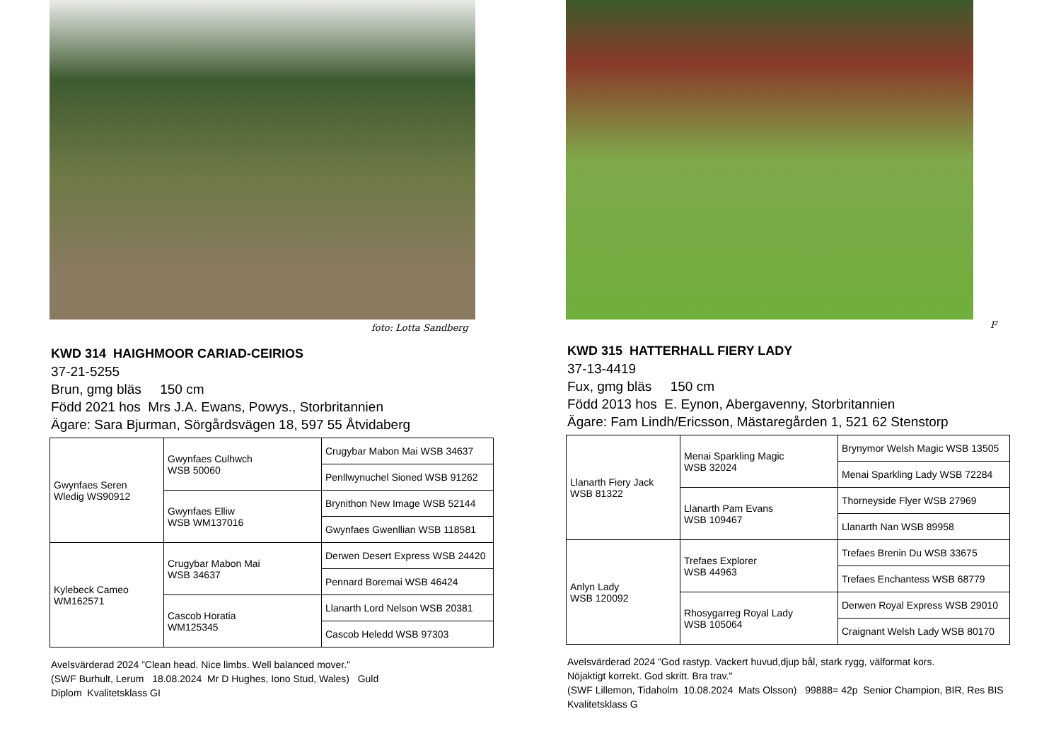foto: Lotta Sandberg
KWD 314 HAIGHMOOR CARIAD-CEIRIOS
37-21-5255
Brun, gmg bläs 150 cm
Född 2021 hos Mrs J.A. Ewans, Powys., Storbritannien
Ägare: Sara Bjurman, Sörgårdsvägen 18, 597 55 Åtvidaberg
| Gwynfaes Seren Wledig WS90912 | Gwynfaes Culhwch WSB 50060 | Crugybar Mabon Mai WSB 34637 |
| | | Penllwynuchel Sioned WSB 91262 |
| | Gwynfaes Elliw WSB WM137016 | Brynithon New Image WSB 52144 |
| | | Gwynfaes Gwenllian WSB 118581 |
| Kylebeck Cameo WM162571 | Crugybar Mabon Mai WSB 34637 | Derwen Desert Express WSB 24420 |
| | | Pennard Boremai WSB 46424 |
| | Cascob Horatia WM125345 | Llanarth Lord Nelson WSB 20381 |
| | | Cascob Heledd WSB 97303 |
Avelsvärderad 2024 ”Clean head. Nice limbs. Well balanced mover."
(SWF Burhult, Lerum 18.08.2024 Mr D Hughes, Iono Stud, Wales) Guld
Diplom Kvalitetsklass GI
F
KWD 315 HATTERHALL FIERY LADY
37-13-4419
Fux, gmg bläs 150 cm
Född 2013 hos E. Eynon, Abergavenny, Storbritannien
Ägare: Fam Lindh/Ericsson, Mästaregården 1, 521 62 Stenstorp
| Llanarth Fiery Jack WSB 81322 | Menai Sparkling Magic WSB 32024 | Brynymor Welsh Magic WSB 13505 |
| | | Menai Sparkling Lady WSB 72284 |
| | Llanarth Pam Evans WSB 109467 | Thorneyside Flyer WSB 27969 |
| | | Llanarth Nan WSB 89958 |
| Anlyn Lady WSB 120092 | Trefaes Explorer WSB 44963 | Trefaes Brenin Du WSB 33675 |
| | | Trefaes Enchantess WSB 68779 |
| | Rhosygarreg Royal Lady WSB 105064 | Derwen Royal Express WSB 29010 |
| | | Craignant Welsh Lady WSB 80170 |
Avelsvärderad 2024 ”God rastyp. Vackert huvud,djup bål, stark rygg, välformat kors.
Nöjaktigt korrekt. God skritt. Bra trav."
(SWF Lillemon, Tidaholm 10.08.2024 Mats Olsson) 99888= 42p Senior Champion, BIR, Res BIS
Kvalitetsklass G